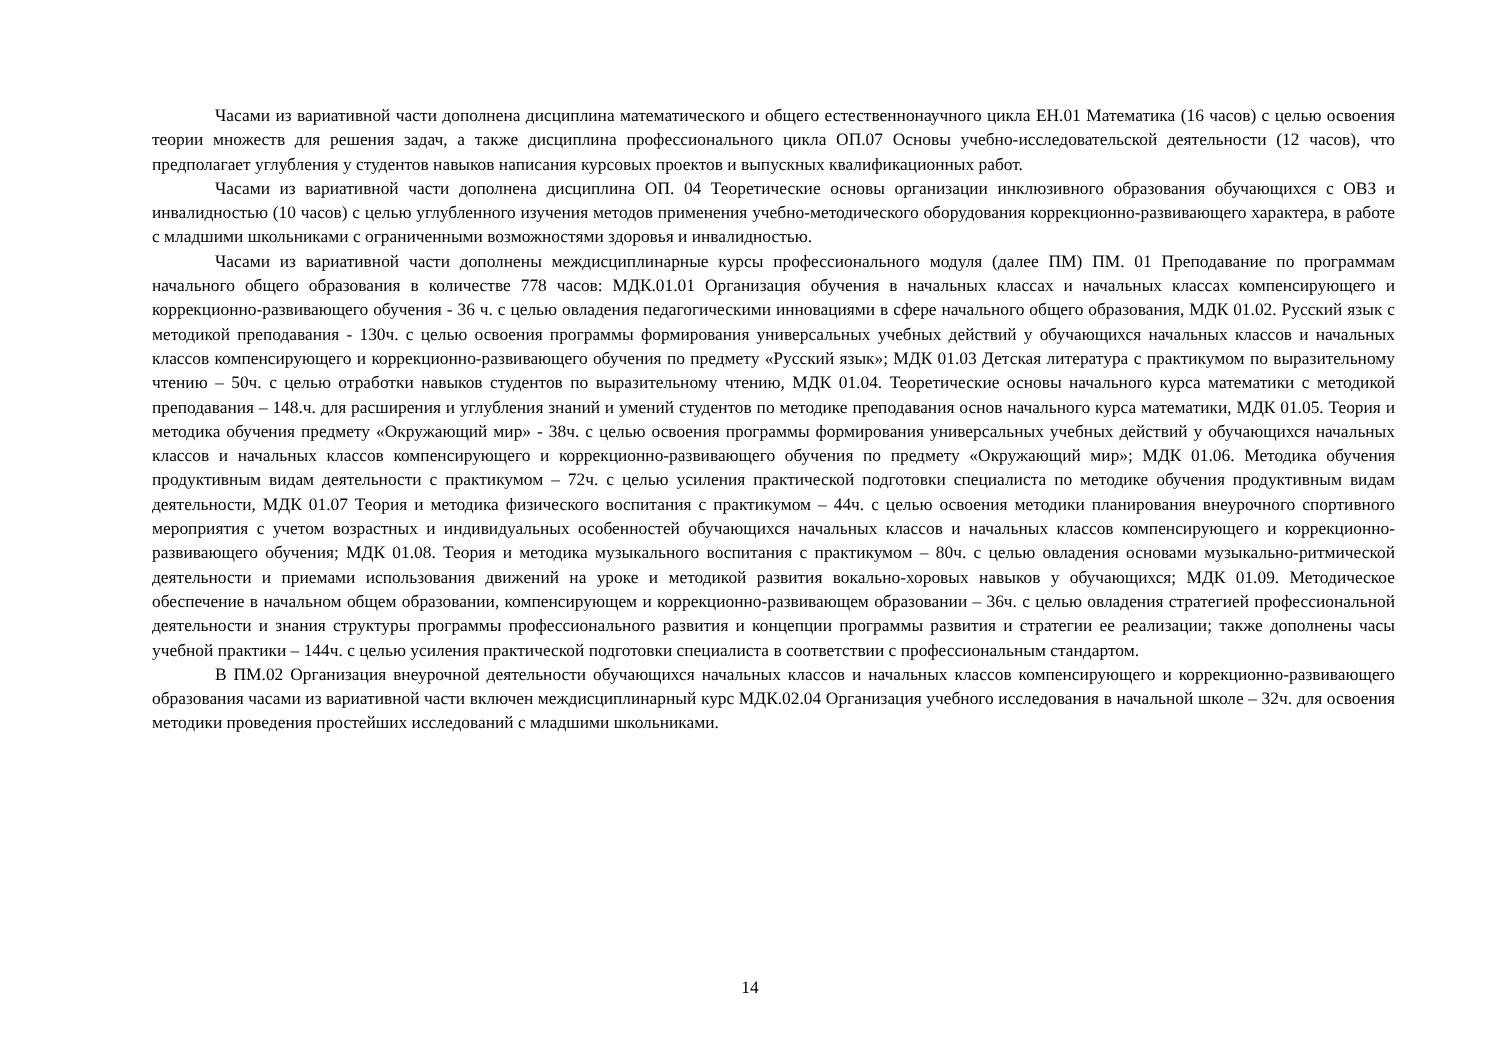Часами из вариативной части дополнена дисциплина математического и общего естественнонаучного цикла ЕН.01 Математика (16 часов) с целью освоения теории множеств для решения задач, а также дисциплина профессионального цикла ОП.07 Основы учебно-исследовательской деятельности (12 часов), что предполагает углубления у студентов навыков написания курсовых проектов и выпускных квалификационных работ.
Часами из вариативной части дополнена дисциплина ОП. 04 Теоретические основы организации инклюзивного образования обучающихся с ОВЗ и инвалидностью (10 часов) с целью углубленного изучения методов применения учебно-методического оборудования коррекционно-развивающего характера, в работе с младшими школьниками с ограниченными возможностями здоровья и инвалидностью.
Часами из вариативной части дополнены междисциплинарные курсы профессионального модуля (далее ПМ) ПМ. 01 Преподавание по программам начального общего образования в количестве 778 часов: МДК.01.01 Организация обучения в начальных классах и начальных классах компенсирующего и коррекционно-развивающего обучения - 36 ч. с целью овладения педагогическими инновациями в сфере начального общего образования, МДК 01.02. Русский язык с методикой преподавания - 130ч. с целью освоения программы формирования универсальных учебных действий у обучающихся начальных классов и начальных классов компенсирующего и коррекционно-развивающего обучения по предмету «Русский язык»; МДК 01.03 Детская литература с практикумом по выразительному чтению – 50ч. с целью отработки навыков студентов по выразительному чтению, МДК 01.04. Теоретические основы начального курса математики с методикой преподавания – 148.ч. для расширения и углубления знаний и умений студентов по методике преподавания основ начального курса математики, МДК 01.05. Теория и методика обучения предмету «Окружающий мир» - 38ч. с целью освоения программы формирования универсальных учебных действий у обучающихся начальных классов и начальных классов компенсирующего и коррекционно-развивающего обучения по предмету «Окружающий мир»; МДК 01.06. Методика обучения продуктивным видам деятельности с практикумом – 72ч. с целью усиления практической подготовки специалиста по методике обучения продуктивным видам деятельности, МДК 01.07 Теория и методика физического воспитания с практикумом – 44ч. с целью освоения методики планирования внеурочного спортивного мероприятия с учетом возрастных и индивидуальных особенностей обучающихся начальных классов и начальных классов компенсирующего и коррекционно-развивающего обучения; МДК 01.08. Теория и методика музыкального воспитания с практикумом – 80ч. с целью овладения основами музыкально-ритмической деятельности и приемами использования движений на уроке и методикой развития вокально-хоровых навыков у обучающихся; МДК 01.09. Методическое обеспечение в начальном общем образовании, компенсирующем и коррекционно-развивающем образовании – 36ч. с целью овладения стратегией профессиональной деятельности и знания структуры программы профессионального развития и концепции программы развития и стратегии ее реализации; также дополнены часы учебной практики – 144ч. с целью усиления практической подготовки специалиста в соответствии с профессиональным стандартом.
В ПМ.02 Организация внеурочной деятельности обучающихся начальных классов и начальных классов компенсирующего и коррекционно-развивающего образования часами из вариативной части включен междисциплинарный курс МДК.02.04 Организация учебного исследования в начальной школе – 32ч. для освоения методики проведения простейших исследований с младшими школьниками.
14